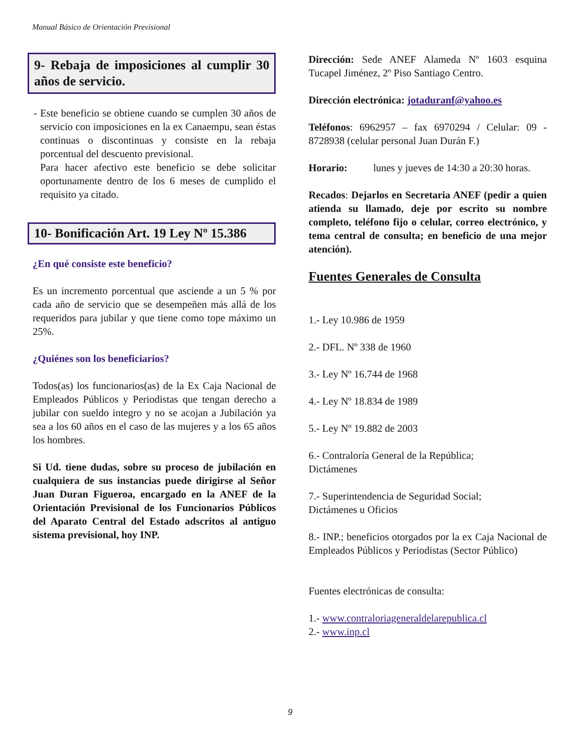Manual Básico de Orientación Previsional
9- Rebaja de imposiciones al cumplir 30 años de servicio.
- Este beneficio se obtiene cuando se cumplen 30 años de servicio con imposiciones en la ex Canaempu, sean éstas continuas o discontinuas y consiste en la rebaja porcentual del descuento previsional.
Para hacer afectivo este beneficio se debe solicitar oportunamente dentro de los 6 meses de cumplido el requisito ya citado.
10- Bonificación Art. 19 Ley Nº 15.386
¿En qué consiste este beneficio?
Es un incremento porcentual que asciende a un 5 % por cada año de servicio que se desempeñen más allá de los requeridos para jubilar y que tiene como tope máximo un 25%.
¿Quiénes son los beneficiarios?
Todos(as) los funcionarios(as) de la Ex Caja Nacional de Empleados Públicos y Periodistas que tengan derecho a jubilar con sueldo integro y no se acojan a Jubilación ya sea a los 60 años en el caso de las mujeres y a los 65 años los hombres.
Si Ud. tiene dudas, sobre su proceso de jubilación en cualquiera de sus instancias puede dirigirse al Señor Juan Duran Figueroa, encargado en la ANEF de la Orientación Previsional de los Funcionarios Públicos del Aparato Central del Estado adscritos al antiguo sistema previsional, hoy INP.
Dirección: Sede ANEF Alameda Nº 1603 esquina Tucapel Jiménez, 2º Piso Santiago Centro.
Dirección electrónica: jotaduranf@yahoo.es
Teléfonos: 6962957 – fax 6970294 / Celular: 09 - 8728938 (celular personal Juan Durán F.)
Horario: lunes y jueves de 14:30 a 20:30 horas.
Recados: Dejarlos en Secretaria ANEF (pedir a quien atienda su llamado, deje por escrito su nombre completo, teléfono fijo o celular, correo electrónico, y tema central de consulta; en beneficio de una mejor atención).
Fuentes Generales de Consulta
1.- Ley 10.986 de 1959
2.- DFL. Nº 338 de 1960
3.- Ley Nº 16.744 de 1968
4.- Ley Nº 18.834 de 1989
5.- Ley Nº 19.882 de 2003
6.- Contraloría General de la República;
Dictámenes
7.- Superintendencia de Seguridad Social;
Dictámenes u Oficios
8.- INP.; beneficios otorgados por la ex Caja Nacional de Empleados Públicos y Periodistas (Sector Público)
Fuentes electrónicas de consulta:
1.- www.contraloriageneraldelarepublica.cl
2.- www.inp.cl
9